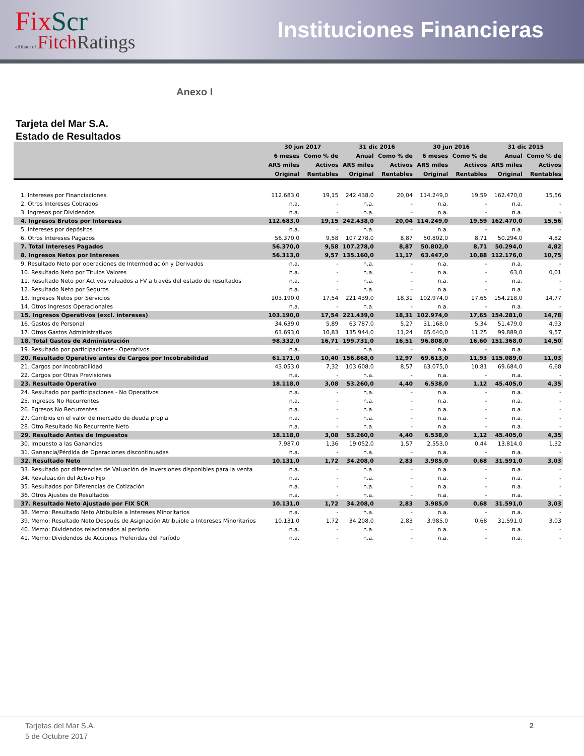FixScr
affiliate of Fitch Ratings
Instituciones Financieras
Anexo I
Tarjeta del Mar S.A.
Estado de Resultados
| | 30 jun 2017 | | 31 dic 2016 | | 30 jun 2016 | | 31 dic 2015 | |
| --- | --- | --- | --- | --- | --- | --- | --- | --- |
| | 6 meses | Como % de | Anual | Como % de | 6 meses | Como % de | Anual | Como % de |
| | ARS miles | Activos | ARS miles | Activos | ARS miles | Activos | ARS miles | Activos |
| | Original | Rentables | Original | Rentables | Original | Rentables | Original | Rentables |
| 1. Intereses por Financiaciones | 112.683,0 | 19,15 | 242.438,0 | 20,04 | 114.249,0 | 19,59 | 162.470,0 | 15,56 |
| 2. Otros Intereses Cobrados | n.a. | - | n.a. | - | n.a. | - | n.a. | - |
| 3. Ingresos por Dividendos | n.a. | - | n.a. | - | n.a. | - | n.a. | - |
| 4. Ingresos Brutos por Intereses | 112.683,0 | 19,15 | 242.438,0 | 20,04 | 114.249,0 | 19,59 | 162.470,0 | 15,56 |
| 5. Intereses por depósitos | n.a. | - | n.a. | - | n.a. | - | n.a. | - |
| 6. Otros Intereses Pagados | 56.370,0 | 9,58 | 107.278,0 | 8,87 | 50.802,0 | 8,71 | 50.294,0 | 4,82 |
| 7. Total Intereses Pagados | 56.370,0 | 9,58 | 107.278,0 | 8,87 | 50.802,0 | 8,71 | 50.294,0 | 4,82 |
| 8. Ingresos Netos por Intereses | 56.313,0 | 9,57 | 135.160,0 | 11,17 | 63.447,0 | 10,88 | 112.176,0 | 10,75 |
| 9. Resultado Neto por operaciones de Intermediación y Derivados | n.a. | - | n.a. | - | n.a. | - | n.a. | - |
| 10. Resultado Neto por Títulos Valores | n.a. | - | n.a. | - | n.a. | - | 63,0 | 0,01 |
| 11. Resultado Neto por Activos valuados a FV a través del estado de resultados | n.a. | - | n.a. | - | n.a. | - | n.a. | - |
| 12. Resultado Neto por Seguros | n.a. | - | n.a. | - | n.a. | - | n.a. | - |
| 13. Ingresos Netos por Servicios | 103.190,0 | 17,54 | 221.439,0 | 18,31 | 102.974,0 | 17,65 | 154.218,0 | 14,77 |
| 14. Otros Ingresos Operacionales | n.a. | - | n.a. | - | n.a. | - | n.a. | - |
| 15. Ingresos Operativos (excl. intereses) | 103.190,0 | 17,54 | 221.439,0 | 18,31 | 102.974,0 | 17,65 | 154.281,0 | 14,78 |
| 16. Gastos de Personal | 34.639,0 | 5,89 | 63.787,0 | 5,27 | 31.168,0 | 5,34 | 51.479,0 | 4,93 |
| 17. Otros Gastos Administrativos | 63.693,0 | 10,83 | 135.944,0 | 11,24 | 65.640,0 | 11,25 | 99.889,0 | 9,57 |
| 18. Total Gastos de Administración | 98.332,0 | 16,71 | 199.731,0 | 16,51 | 96.808,0 | 16,60 | 151.368,0 | 14,50 |
| 19. Resultado por participaciones - Operativos | n.a. | - | n.a. | - | n.a. | - | n.a. | - |
| 20. Resultado Operativo antes de Cargos por Incobrabilidad | 61.171,0 | 10,40 | 156.868,0 | 12,97 | 69.613,0 | 11,93 | 115.089,0 | 11,03 |
| 21. Cargos por Incobrabilidad | 43.053,0 | 7,32 | 103.608,0 | 8,57 | 63.075,0 | 10,81 | 69.684,0 | 6,68 |
| 22. Cargos por Otras Previsiones | n.a. | - | n.a. | - | n.a. | - | n.a. | - |
| 23. Resultado Operativo | 18.118,0 | 3,08 | 53.260,0 | 4,40 | 6.538,0 | 1,12 | 45.405,0 | 4,35 |
| 24. Resultado por participaciones - No Operativos | n.a. | - | n.a. | - | n.a. | - | n.a. | - |
| 25. Ingresos No Recurrentes | n.a. | - | n.a. | - | n.a. | - | n.a. | - |
| 26. Egresos No Recurrentes | n.a. | - | n.a. | - | n.a. | - | n.a. | - |
| 27. Cambios en el valor de mercado de deuda propia | n.a. | - | n.a. | - | n.a. | - | n.a. | - |
| 28. Otro Resultado No Recurrente Neto | n.a. | - | n.a. | - | n.a. | - | n.a. | - |
| 29. Resultado Antes de Impuestos | 18.118,0 | 3,08 | 53.260,0 | 4,40 | 6.538,0 | 1,12 | 45.405,0 | 4,35 |
| 30. Impuesto a las Ganancias | 7.987,0 | 1,36 | 19.052,0 | 1,57 | 2.553,0 | 0,44 | 13.814,0 | 1,32 |
| 31. Ganancia/Pérdida de Operaciones discontinuadas | n.a. | - | n.a. | - | n.a. | - | n.a. | - |
| 32. Resultado Neto | 10.131,0 | 1,72 | 34.208,0 | 2,83 | 3.985,0 | 0,68 | 31.591,0 | 3,03 |
| 33. Resultado por diferencias de Valuación de inversiones disponibles para la venta | n.a. | - | n.a. | - | n.a. | - | n.a. | - |
| 34. Revaluación del Activo Fijo | n.a. | - | n.a. | - | n.a. | - | n.a. | - |
| 35. Resultados por Diferencias de Cotización | n.a. | - | n.a. | - | n.a. | - | n.a. | - |
| 36. Otros Ajustes de Resultados | n.a. | - | n.a. | - | n.a. | - | n.a. | - |
| 37. Resultado Neto Ajustado por FIX SCR | 10.131,0 | 1,72 | 34.208,0 | 2,83 | 3.985,0 | 0,68 | 31.591,0 | 3,03 |
| 38. Memo: Resultado Neto Atribuible a Intereses Minoritarios | n.a. | - | n.a. | - | n.a. | - | n.a. | - |
| 39. Memo: Resultado Neto Después de Asignación Atribuible a Intereses Minoritarios | 10.131,0 | 1,72 | 34.208,0 | 2,83 | 3.985,0 | 0,68 | 31.591,0 | 3,03 |
| 40. Memo: Dividendos relacionados al período | n.a. | - | n.a. | - | n.a. | - | n.a. | - |
| 41. Memo: Dividendos de Acciones Preferidas del Período | n.a. | - | n.a. | - | n.a. | - | n.a. | - |
Tarjetas del Mar S.A.
5 de Octubre 2017
2